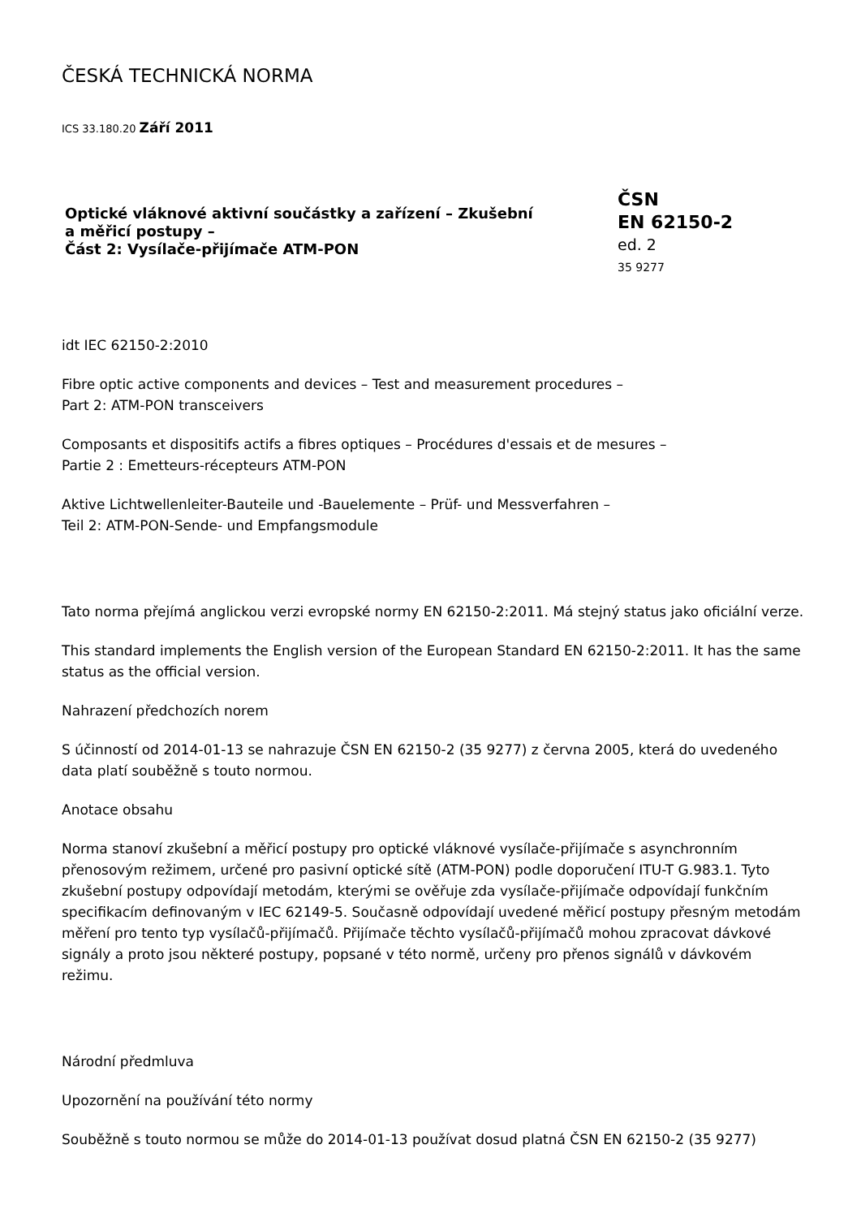ČESKÁ TECHNICKÁ NORMA
ICS 33.180.20 Září 2011
Optické vláknové aktivní součástky a zařízení – Zkušební
a měřicí postupy –
Část 2: Vysílače-přijímače ATM-PON
ČSN
EN 62150-2
ed. 2
35 9277
idt IEC 62150-2:2010
Fibre optic active components and devices – Test and measurement procedures –
Part 2: ATM-PON transceivers
Composants et dispositifs actifs a fibres optiques – Procédures d'essais et de mesures –
Partie 2 : Emetteurs-récepteurs ATM-PON
Aktive Lichtwellenleiter-Bauteile und -Bauelemente – Prüf- und Messverfahren –
Teil 2: ATM-PON-Sende- und Empfangsmodule
Tato norma přejímá anglickou verzi evropské normy EN 62150-2:2011. Má stejný status jako oficiální verze.
This standard implements the English version of the European Standard EN 62150-2:2011. It has the same status as the official version.
Nahrazení předchozích norem
S účinností od 2014-01-13 se nahrazuje ČSN EN 62150-2 (35 9277) z června 2005, která do uvedeného data platí souběžně s touto normou.
Anotace obsahu
Norma stanoví zkušební a měřicí postupy pro optické vláknové vysílače-přijímače s asynchronním přenosovým režimem, určené pro pasivní optické sítě (ATM-PON) podle doporučení ITU-T G.983.1. Tyto zkušební postupy odpovídají metodám, kterými se ověřuje zda vysílače-přijímače odpovídají funkčním specifikacím definovaným v IEC 62149-5. Současně odpovídají uvedené měřicí postupy přesným metodám měření pro tento typ vysílačů-přijímačů. Přijímače těchto vysílačů-přijímačů mohou zpracovat dávkové signály a proto jsou některé postupy, popsané v této normě, určeny pro přenos signálů v dávkovém režimu.
Národní předmluva
Upozornění na používání této normy
Souběžně s touto normou se může do 2014-01-13 používat dosud platná ČSN EN 62150-2 (35 9277)